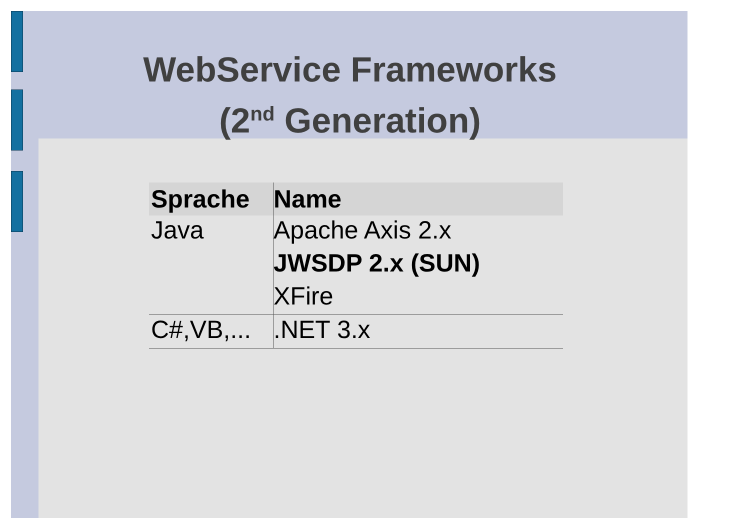WebService Frameworks
(2<sup>nd</sup> Generation)
| Sprache | Name |
| --- | --- |
| Java | Apache Axis 2.x |
| | JWSDP 2.x (SUN) |
| | XFire |
| C#,VB,... | .NET 3.x |